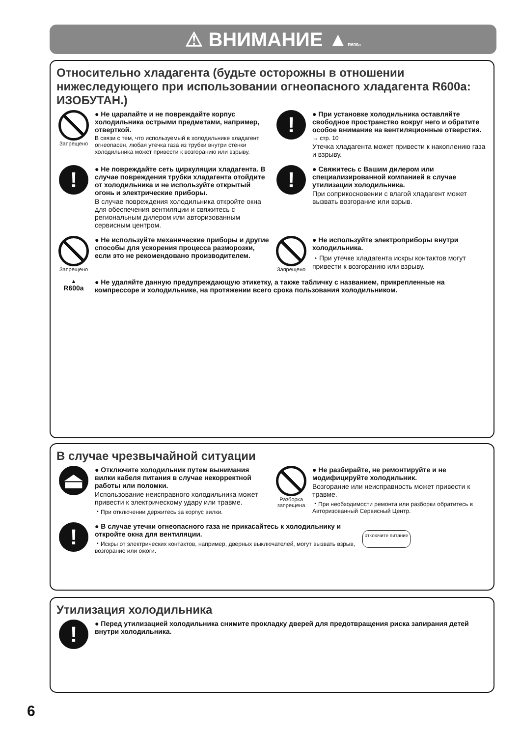⚠ ВНИМАНИЕ ▲R600a
Относительно хладагента (будьте осторожны в отношении нижеследующего при использовании огнеопасного хладагента R600a: ИЗОБУТАН.)
Запрещено
● Не царапайте и не повреждайте корпус холодильника острыми предметами, например, отверткой.
В связи с тем, что используемый в холодильнике хладагент огнеопасен, любая утечка газа из трубки внутри стенки холодильника может привести к возгоранию или взрыву.
!
● При установке холодильника оставляйте свободное пространство вокруг него и обратите особое внимание на вентиляционные отверстия.
→ стр. 10
Утечка хладагента может привести к накоплению газа и взрыву.
!
● Не повреждайте сеть циркуляции хладагента. В случае повреждения трубки хладагента отойдите от холодильника и не используйте открытый огонь и электрические приборы.
В случае повреждения холодильника откройте окна для обеспечения вентиляции и свяжитесь с региональным дилером или авторизованным сервисным центром.
!
● Свяжитесь с Вашим дилером или специализированной компанией в случае утилизации холодильника.
При соприкосновении с влагой хладагент может вызвать возгорание или взрыв.
Запрещено
● Не используйте механические приборы и другие способы для ускорения процесса разморозки, если это не рекомендовано производителем.
Запрещено
● Не используйте электроприборы внутри холодильника.
・При утечке хладагента искры контактов могут привести к возгоранию или взрыву.
▲
R600a
● Не удаляйте данную предупреждающую этикетку, а также табличку с названием, прикрепленные на компрессоре и холодильнике, на протяжении всего срока пользования холодильником.
В случае чрезвычайной ситуации
⏏
● Отключите холодильник путем вынимания вилки кабеля питания в случае некорректной работы или поломки.
Использование неисправного холодильника может привести к электрическому удару или травме.
・При отключении держитесь за корпус вилки.
Разборка запрещена
● Не разбирайте, не ремонтируйте и не модифицируйте холодильник.
Возгорание или неисправность может привести к травме.
・При необходимости ремонта или разборки обратитесь в Авторизованный Сервисный Центр.
!
● В случае утечки огнеопасного газа не прикасайтесь к холодильнику и откройте окна для вентиляции.
・Искры от электрических контактов, например, дверных выключателей, могут вызвать взрыв, возгорание или ожоги.
отключите питание
Утилизация холодильника
!
● Перед утилизацией холодильника снимите прокладку дверей для предотвращения риска запирания детей внутри холодильника.
6